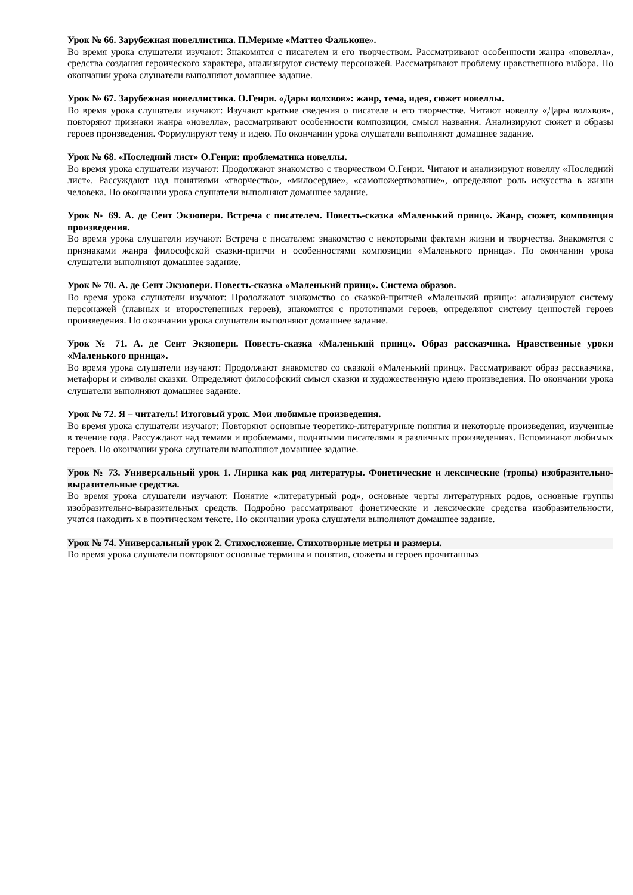Урок № 66. Зарубежная новеллистика. П.Мериме «Маттео Фальконе».
Во время урока слушатели изучают: Знакомятся с писателем и его творчеством. Рассматривают особенности жанра «новелла», средства создания героического характера, анализируют систему персонажей. Рассматривают проблему нравственного выбора. По окончании урока слушатели выполняют домашнее задание.
Урок № 67. Зарубежная новеллистика. О.Генри. «Дары волхвов»: жанр, тема, идея, сюжет новеллы.
Во время урока слушатели изучают: Изучают краткие сведения о писателе и его творчестве. Читают новеллу «Дары волхвов», повторяют признаки жанра «новелла», рассматривают особенности композиции, смысл названия. Анализируют сюжет и образы героев произведения. Формулируют тему и идею. По окончании урока слушатели выполняют домашнее задание.
Урок № 68. «Последний лист» О.Генри: проблематика новеллы.
Во время урока слушатели изучают: Продолжают знакомство с творчеством О.Генри. Читают и анализируют новеллу «Последний лист». Рассуждают над понятиями «творчество», «милосердие», «самопожертвование», определяют роль искусства в жизни человека. По окончании урока слушатели выполняют домашнее задание.
Урок № 69. А. де Сент Экзюпери. Встреча с писателем. Повесть-сказка «Маленький принц». Жанр, сюжет, композиция произведения.
Во время урока слушатели изучают: Встреча с писателем: знакомство с некоторыми фактами жизни и творчества. Знакомятся с признаками жанра философской сказки-притчи и особенностями композиции «Маленького принца». По окончании урока слушатели выполняют домашнее задание.
Урок № 70. А. де Сент Экзюпери. Повесть-сказка «Маленький принц». Система образов.
Во время урока слушатели изучают: Продолжают знакомство со сказкой-притчей «Маленький принц»: анализируют систему персонажей (главных и второстепенных героев), знакомятся с прототипами героев, определяют систему ценностей героев произведения. По окончании урока слушатели выполняют домашнее задание.
Урок № 71. А. де Сент Экзюпери. Повесть-сказка «Маленький принц». Образ рассказчика. Нравственные уроки «Маленького принца».
Во время урока слушатели изучают: Продолжают знакомство со сказкой «Маленький принц». Рассматривают образ рассказчика, метафоры и символы сказки. Определяют философский смысл сказки и художественную идею произведения. По окончании урока слушатели выполняют домашнее задание.
Урок № 72. Я – читатель! Итоговый урок. Мои любимые произведения.
Во время урока слушатели изучают: Повторяют основные теоретико-литературные понятия и некоторые произведения, изученные в течение года. Рассуждают над темами и проблемами, поднятыми писателями в различных произведениях. Вспоминают любимых героев. По окончании урока слушатели выполняют домашнее задание.
Урок № 73. Универсальный урок 1. Лирика как род литературы. Фонетические и лексические (тропы) изобразительно-выразительные средства.
Во время урока слушатели изучают: Понятие «литературный род», основные черты литературных родов, основные группы изобразительно-выразительных средств. Подробно рассматривают фонетические и лексические средства изобразительности, учатся находить х в поэтическом тексте. По окончании урока слушатели выполняют домашнее задание.
Урок № 74. Универсальный урок 2. Стихосложение. Стихотворные метры и размеры.
Во время урока слушатели повторяют основные термины и понятия, сюжеты и героев прочитанных